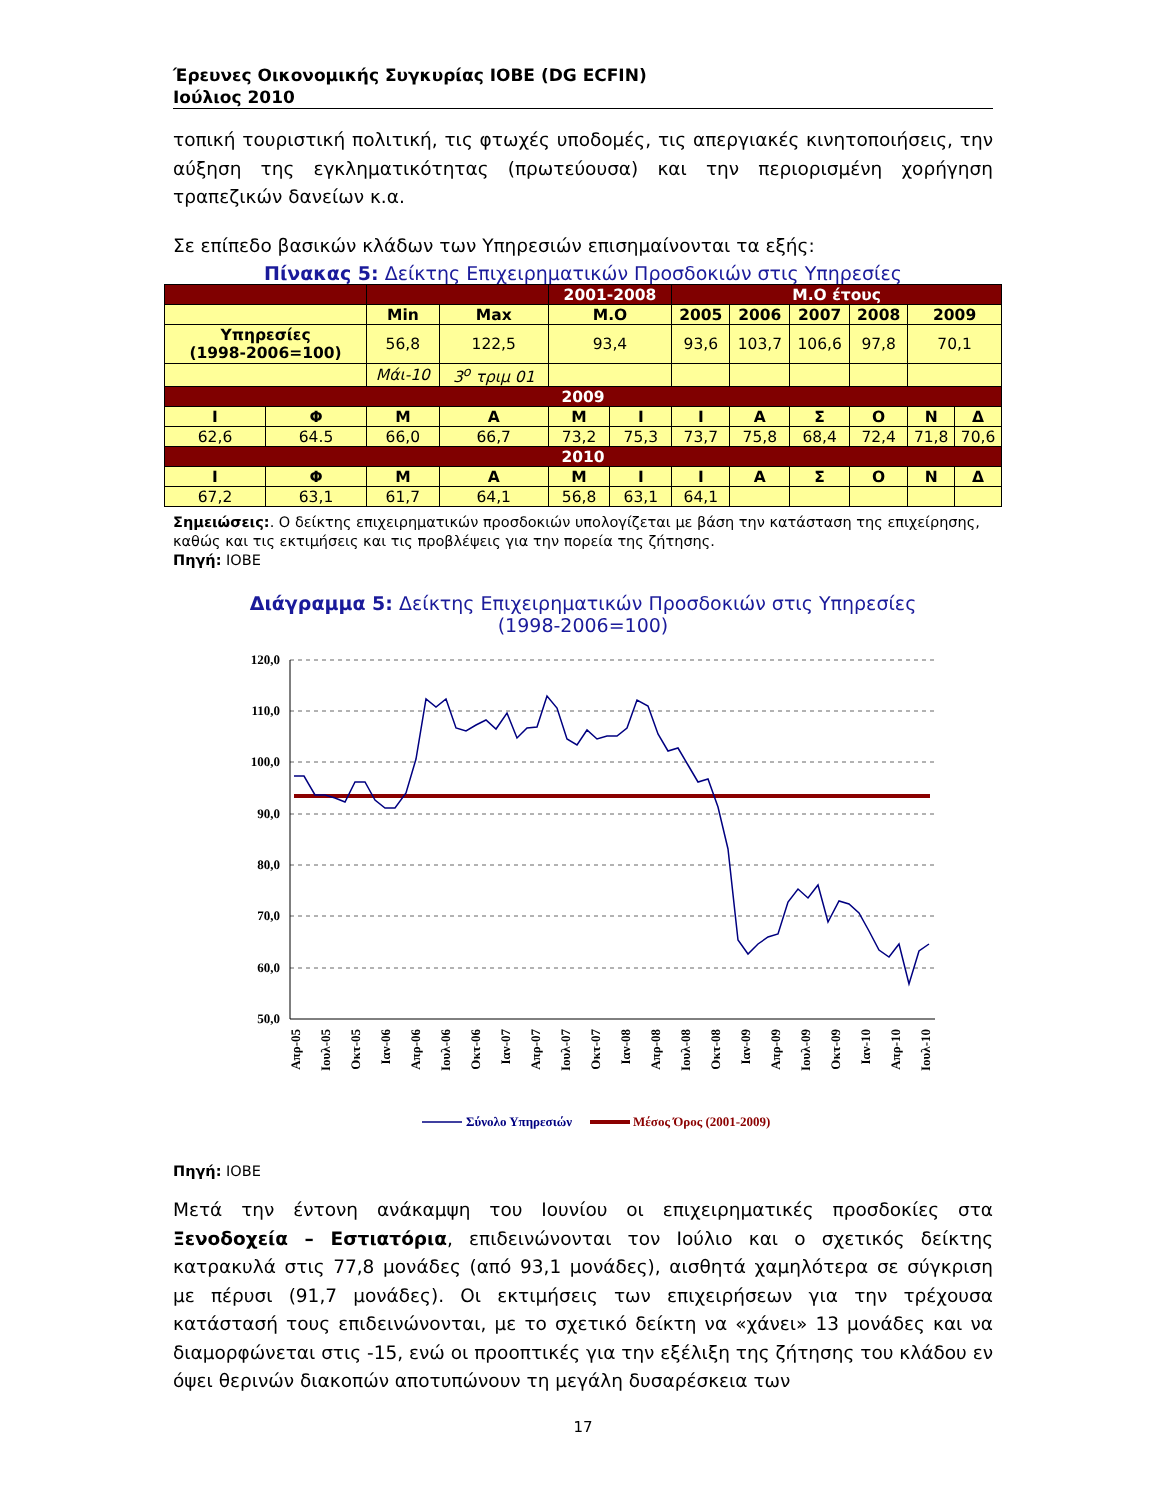Έρευνες Οικονομικής Συγκυρίας ΙΟΒΕ (DG ECFIN)
Ιούλιος 2010
τοπική τουριστική πολιτική, τις φτωχές υποδομές, τις απεργιακές κινητοποιήσεις, την αύξηση της εγκληματικότητας (πρωτεύουσα) και την περιορισμένη χορήγηση τραπεζικών δανείων κ.α.
Σε επίπεδο βασικών κλάδων των Υπηρεσιών επισημαίνονται τα εξής:
Πίνακας 5: Δείκτης Επιχειρηματικών Προσδοκιών στις Υπηρεσίες
| | | | | 2001-2008 | | Μ.Ο έτους | | | | | |
| | | Min | Max | Μ.Ο | | 2005 | 2006 | 2007 | 2008 | 2009 | |
| Υπηρεσίες (1998-2006=100) | | 56,8 | 122,5 | 93,4 | | 93,6 | 103,7 | 106,6 | 97,8 | 70,1 | |
| | | Μάι-10 | 3<sup>ο</sup> τριμ 01 | | | | | | | | |
| 2009 | | | | | | | | | | | |
| Ι | Φ | Μ | Α | Μ | Ι | Ι | Α | Σ | Ο | Ν | Δ |
| 62,6 | 64.5 | 66,0 | 66,7 | 73,2 | 75,3 | 73,7 | 75,8 | 68,4 | 72,4 | 71,8 | 70,6 |
| 2010 | | | | | | | | | | | |
| Ι | Φ | Μ | Α | Μ | Ι | Ι | Α | Σ | Ο | Ν | Δ |
| 67,2 | 63,1 | 61,7 | 64,1 | 56,8 | 63,1 | 64,1 | | | | | |
Σημειώσεις:. Ο δείκτης επιχειρηματικών προσδοκιών υπολογίζεται με βάση την κατάσταση της επιχείρησης, καθώς και τις εκτιμήσεις και τις προβλέψεις για την πορεία της ζήτησης.
Πηγή: ΙΟΒΕ
Διάγραμμα 5: Δείκτης Επιχειρηματικών Προσδοκιών στις Υπηρεσίες
(1998-2006=100)
120,0
110,0
100,0
90,0
80,0
70,0
60,0
50,0
Απρ-05
Ιουλ-05
Οκτ-05
Ιαν-06
Απρ-06
Ιουλ-06
Οκτ-06
Ιαν-07
Απρ-07
Ιουλ-07
Οκτ-07
Ιαν-08
Απρ-08
Ιουλ-08
Οκτ-08
Ιαν-09
Απρ-09
Ιουλ-09
Οκτ-09
Ιαν-10
Απρ-10
Ιουλ-10
Σύνολο Υπηρεσιών
Μέσος Όρος (2001-2009)
Πηγή: ΙΟΒΕ
Μετά την έντονη ανάκαμψη του Ιουνίου οι επιχειρηματικές προσδοκίες στα Ξενοδοχεία – Εστιατόρια, επιδεινώνονται τον Ιούλιο και ο σχετικός δείκτης κατρακυλά στις 77,8 μονάδες (από 93,1 μονάδες), αισθητά χαμηλότερα σε σύγκριση με πέρυσι (91,7 μονάδες). Οι εκτιμήσεις των επιχειρήσεων για την τρέχουσα κατάστασή τους επιδεινώνονται, με το σχετικό δείκτη να «χάνει» 13 μονάδες και να διαμορφώνεται στις -15, ενώ οι προοπτικές για την εξέλιξη της ζήτησης του κλάδου εν όψει θερινών διακοπών αποτυπώνουν τη μεγάλη δυσαρέσκεια των
17